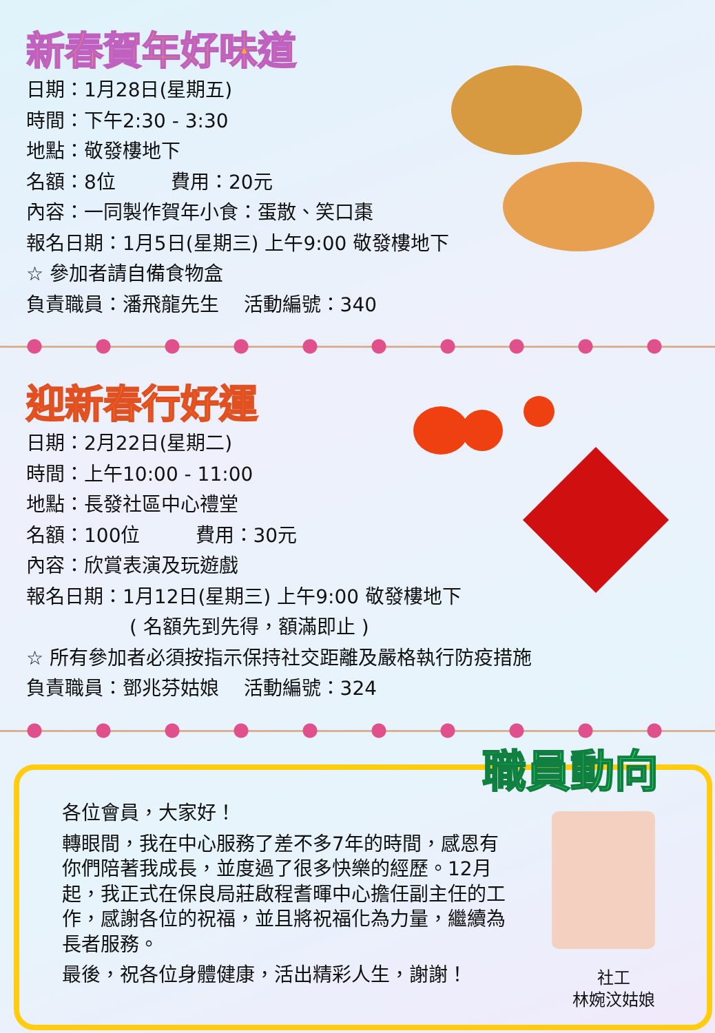新春賀年好味道
日期：1月28日(星期五)
時間：下午2:30 - 3:30
地點：敬發樓地下
名額：8位 費用：20元
內容：一同製作賀年小食：蛋散、笑口棗
報名日期：1月5日(星期三) 上午9:00 敬發樓地下
☆ 參加者請自備食物盒
負責職員：潘飛龍先生 活動編號：340
迎新春行好運
日期：2月22日(星期二)
時間：上午10:00 - 11:00
地點：長發社區中心禮堂
名額：100位 費用：30元
內容：欣賞表演及玩遊戲
報名日期：1月12日(星期三) 上午9:00 敬發樓地下
( 名額先到先得，額滿即止 )
☆ 所有參加者必須按指示保持社交距離及嚴格執行防疫措施
負責職員：鄧兆芬姑娘 活動編號：324
職員動向
各位會員，大家好！
轉眼間，我在中心服務了差不多7年的時間，感恩有你們陪著我成長，並度過了很多快樂的經歷。12月起，我正式在保良局莊啟程耆暉中心擔任副主任的工作，感謝各位的祝福，並且將祝福化為力量，繼續為長者服務。
最後，祝各位身體健康，活出精彩人生，謝謝！
社工
林婉汶姑娘